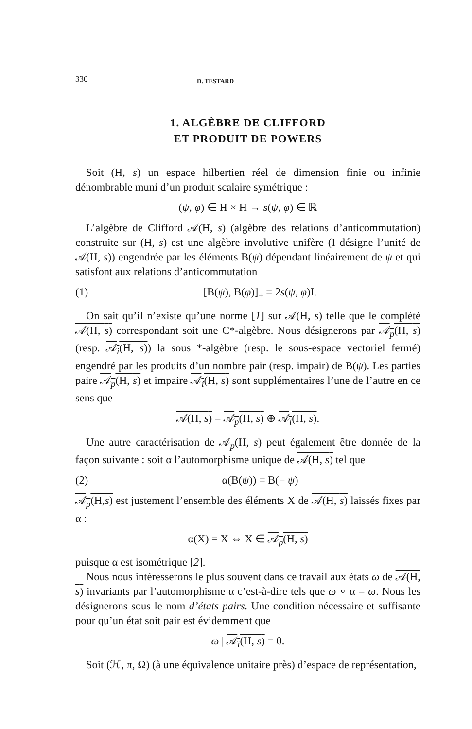330 D. TESTARD
1. ALGÈBRE DE CLIFFORD
ET PRODUIT DE POWERS
Soit (H, s) un espace hilbertien réel de dimension finie ou infinie dénombrable muni d’un produit scalaire symétrique :
(ψ, φ) ∈ H × H → s(ψ, φ) ∈ ℝ
L’algèbre de Clifford 𝒜(H, s) (algèbre des relations d’anticommutation) construite sur (H, s) est une algèbre involutive unifère (I désigne l’unité de 𝒜(H, s)) engendrée par les éléments B(ψ) dépendant linéairement de ψ et qui satisfont aux relations d’anticommutation
(1) [B(ψ), B(φ)]<sub>+</sub> = 2s(ψ, φ)I.
On sait qu’il n’existe qu’une norme [1] sur 𝒜(H, s) telle que le complété 𝒜(H, s) correspondant soit une C*-algèbre. Nous désignerons par 𝒜<sub>p</sub>(H, s) (resp. 𝒜<sub>i</sub>(H, s)) la sous *-algèbre (resp. le sous-espace vectoriel fermé) engendré par les produits d’un nombre pair (resp. impair) de B(ψ). Les parties paire 𝒜<sub>p</sub>(H, s) et impaire 𝒜<sub>i</sub>(H, s) sont supplémentaires l’une de l’autre en ce sens que
𝒜(H, s) = 𝒜<sub>p</sub>(H, s) ⊕ 𝒜<sub>i</sub>(H, s).
Une autre caractérisation de 𝒜<sub>p</sub>(H, s) peut également être donnée de la façon suivante : soit α l’automorphisme unique de 𝒜(H, s) tel que
(2) α(B(ψ)) = B(− ψ)
𝒜<sub>p</sub>(H,s) est justement l’ensemble des éléments X de 𝒜(H, s) laissés fixes par α :
α(X) = X ⇔ X ∈ 𝒜<sub>p</sub>(H, s)
puisque α est isométrique [2].
Nous nous intéresserons le plus souvent dans ce travail aux états ω de 𝒜(H, s) invariants par l’automorphisme α c’est-à-dire tels que ω ∘ α = ω. Nous les désignerons sous le nom d’états pairs. Une condition nécessaire et suffisante pour qu’un état soit pair est évidemment que
ω | 𝒜<sub>i</sub>(H, s) = 0.
Soit (ℋ, π, Ω) (à une équivalence unitaire près) d’espace de représentation,